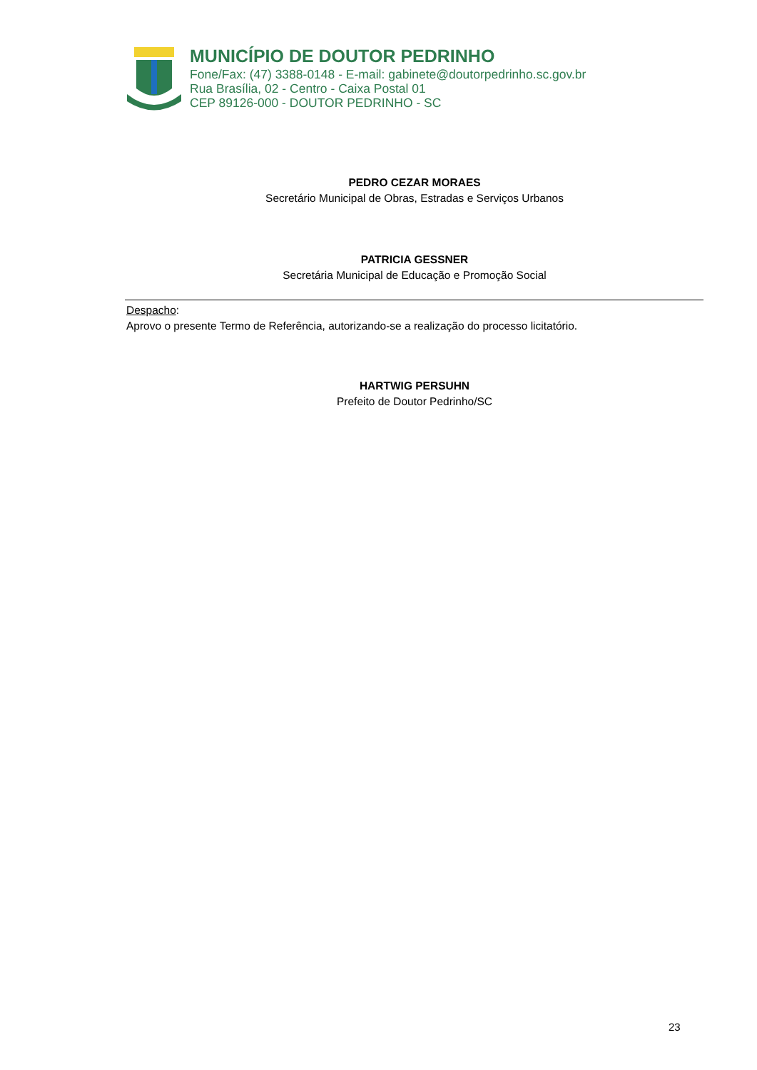MUNICÍPIO DE DOUTOR PEDRINHO
Fone/Fax: (47) 3388-0148 - E-mail: gabinete@doutorpedrinho.sc.gov.br
Rua Brasília, 02 - Centro - Caixa Postal 01
CEP 89126-000 - DOUTOR PEDRINHO - SC
PEDRO CEZAR MORAES
Secretário Municipal de Obras, Estradas e Serviços Urbanos
PATRICIA GESSNER
Secretária Municipal de Educação e Promoção Social
Despacho:
Aprovo o presente Termo de Referência, autorizando-se a realização do processo licitatório.
HARTWIG PERSUHN
Prefeito de Doutor Pedrinho/SC
23